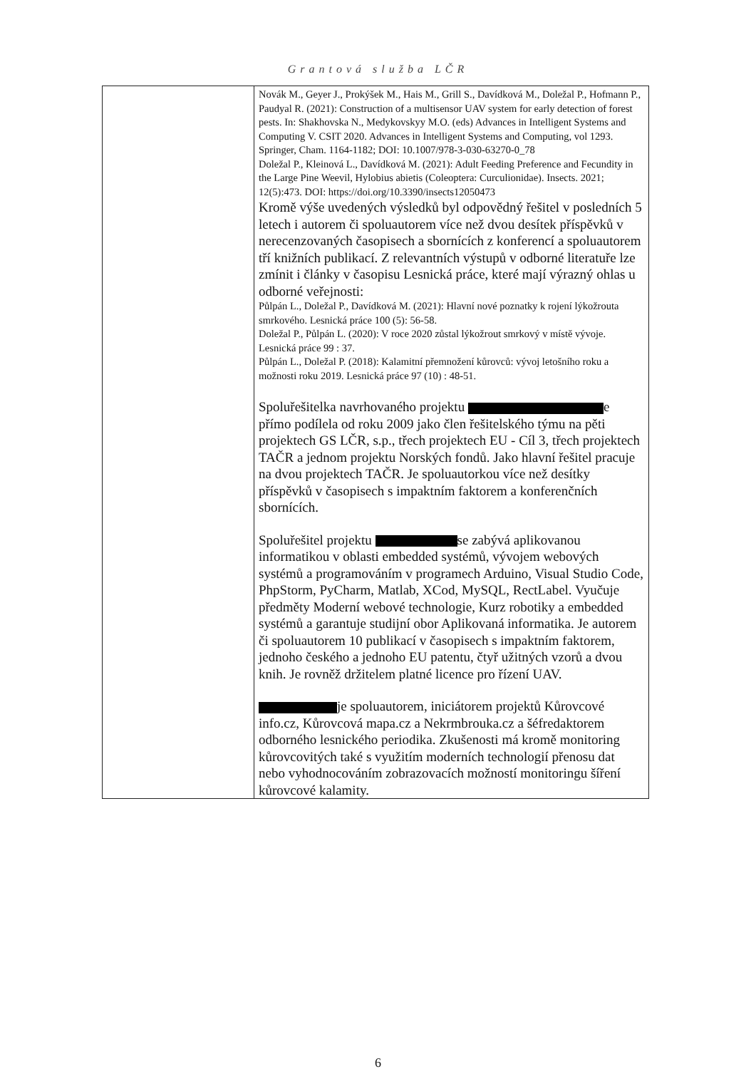Grantová služba LČR
| | Novák M., Geyer J., Prokýšek M., Hais M., Grill S., Davídková M., Doležal P., Hofmann P., Paudyal R. (2021): Construction of a multisensor UAV system for early detection of forest pests. In: Shakhovska N., Medykovskyy M.O. (eds) Advances in Intelligent Systems and Computing V. CSIT 2020. Advances in Intelligent Systems and Computing, vol 1293. Springer, Cham. 1164-1182; DOI: 10.1007/978-3-030-63270-0_78 Doležal P., Kleinová L., Davídková M. (2021): Adult Feeding Preference and Fecundity in the Large Pine Weevil, Hylobius abietis (Coleoptera: Curculionidae). Insects. 2021; 12(5):473. DOI: https://doi.org/10.3390/insects12050473 Kromě výše uvedených výsledků byl odpovědný řešitel v posledních 5 letech i autorem či spoluautorem více než dvou desítek příspěvků v nerecenzovaných časopisech a sbornících z konferencí a spoluautorem tří knižních publikací. Z relevantních výstupů v odborné literatuře lze zmínit i články v časopisu Lesnická práce, které mají výrazný ohlas u odborné veřejnosti: Půlpán L., Doležal P., Davídková M. (2021): Hlavní nové poznatky k rojení lýkožrouta smrkového. Lesnická práce 100 (5): 56-58. Doležal P., Půlpán L. (2020): V roce 2020 zůstal lýkožrout smrkový v místě vývoje. Lesnická práce 99 : 37. Půlpán L., Doležal P. (2018): Kalamitní přemnožení kůrovců: vývoj letošního roku a možnosti roku 2019. Lesnická práce 97 (10) : 48-51. Spoluřešitelka navrhovaného projektu e přímo podílela od roku 2009 jako člen řešitelského týmu na pěti projektech GS LČR, s.p., třech projektech EU - Cíl 3, třech projektech TAČR a jednom projektu Norských fondů. Jako hlavní řešitel pracuje na dvou projektech TAČR. Je spoluautorkou více než desítky příspěvků v časopisech s impaktním faktorem a konferenčních sbornících. Spoluřešitel projektu se zabývá aplikovanou informatikou v oblasti embedded systémů, vývojem webových systémů a programováním v programech Arduino, Visual Studio Code, PhpStorm, PyCharm, Matlab, XCod, MySQL, RectLabel. Vyučuje předměty Moderní webové technologie, Kurz robotiky a embedded systémů a garantuje studijní obor Aplikovaná informatika. Je autorem či spoluautorem 10 publikací v časopisech s impaktním faktorem, jednoho českého a jednoho EU patentu, čtyř užitných vzorů a dvou knih. Je rovněž držitelem platné licence pro řízení UAV. je spoluautorem, iniciátorem projektů Kůrovcové info.cz, Kůrovcová mapa.cz a Nekrmbrouka.cz a šéfredaktorem odborného lesnického periodika. Zkušenosti má kromě monitoring kůrovcovitých také s využitím moderních technologií přenosu dat nebo vyhodnocováním zobrazovacích možností monitoringu šíření kůrovcové kalamity. |
6